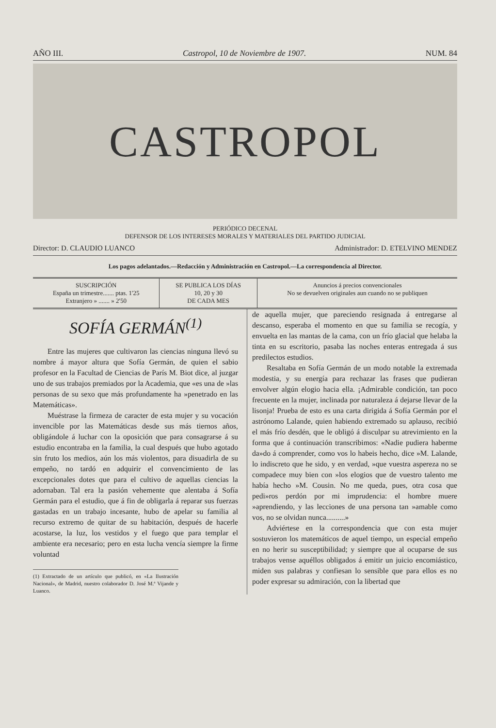AÑO III. Castropol, 10 de Noviembre de 1907. NUM. 84
CASTROPOL
PERIÓDICO DECENAL
DEFENSOR DE LOS INTERESES MORALES Y MATERIALES DEL PARTIDO JUDICIAL
Director: D. CLAUDIO LUANCO Administrador: D. ETELVINO MENDEZ
Los pagos adelantados.—Redacción y Administración en Castropol.—La correspondencia al Director.
| SUSCRIPCIÓN España un trimestre....... ptas. 1'25 Extranjero » ....... » 2'50 | SE PUBLICA LOS DÍAS 10, 20 y 30 DE CADA MES | Anuncios á precios convencionales No se devuelven originales aun cuando no se publiquen |
SOFÍA GERMÁN<sup>(1)</sup>
Entre las mujeres que cultivaron las ciencias ninguna llevó su nombre á mayor altura que Sofía Germán, de quien el sabio profesor en la Facultad de Ciencias de París M. Biot dice, al juzgar uno de sus trabajos premiados por la Academia, que «es una de »las personas de su sexo que más profundamente ha »penetrado en las Matemáticas».
Muéstrase la firmeza de caracter de esta mujer y su vocación invencible por las Matemáticas desde sus más tiernos años, obligándole á luchar con la oposición que para consagrarse á su estudio encontraba en la familia, la cual después que hubo agotado sin fruto los medios, aún los más violentos, para disuadirla de su empeño, no tardó en adquirir el convencimiento de las excepcionales dotes que para el cultivo de aquellas ciencias la adornaban. Tal era la pasión vehemente que alentaba á Sofía Germán para el estudio, que á fin de obligarla á reparar sus fuerzas gastadas en un trabajo incesante, hubo de apelar su familia al recurso extremo de quitar de su habitación, después de hacerle acostarse, la luz, los vestidos y el fuego que para templar el ambiente era necesario; pero en esta lucha vencía siempre la firme voluntad
(1) Extractado de un artículo que publicó, en «La Ilustración Nacional», de Madrid, nuestro colaborador D. José M.ª Vijande y Luanco.
de aquella mujer, que pareciendo resignada á entregarse al descanso, esperaba el momento en que su familia se recogía, y envuelta en las mantas de la cama, con un frío glacial que helaba la tinta en su escritorio, pasaba las noches enteras entregada á sus predilectos estudios.
Resaltaba en Sofía Germán de un modo notable la extremada modestia, y su energía para rechazar las frases que pudieran envolver algún elogio hacia ella. ¡Admirable condición, tan poco frecuente en la mujer, inclinada por naturaleza á dejarse llevar de la lisonja! Prueba de esto es una carta dirigida á Sofía Germán por el astrónomo Lalande, quien habiendo extremado su aplauso, recibió el más frío desdén, que le obligó á disculpar su atrevimiento en la forma que á continuación transcribimos: «Nadie pudiera haberme da»do á comprender, como vos lo habeis hecho, dice »M. Lalande, lo indiscreto que he sido, y en verdad, »que vuestra aspereza no se compadece muy bien con »los elogios que de vuestro talento me había hecho »M. Cousin. No me queda, pues, otra cosa que pedi»ros perdón por mi imprudencia: el hombre muere »aprendiendo, y las lecciones de una persona tan »amable como vos, no se olvidan nunca..........»
Adviértese en la correspondencia que con esta mujer sostuvieron los matemáticos de aquel tiempo, un especial empeño en no herir su susceptibilidad; y siempre que al ocuparse de sus trabajos vense aquéllos obligados á emitir un juicio encomiástico, miden sus palabras y confiesan lo sensible que para ellos es no poder expresar su admiración, con la libertad que